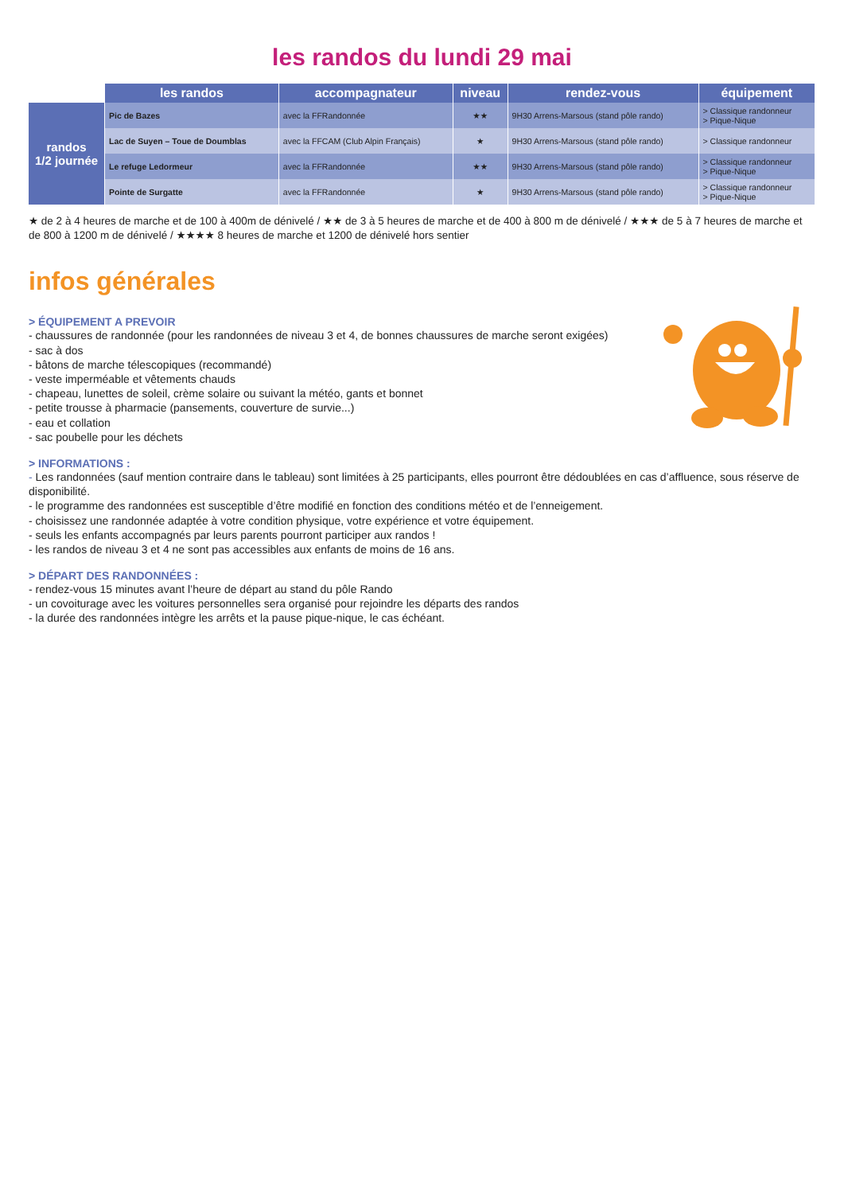les randos du lundi 29 mai
| | les randos | accompagnateur | niveau | rendez-vous | équipement |
| --- | --- | --- | --- | --- | --- |
| randos 1/2 journée | Pic de Bazes | avec la FFRandonnée | ★★ | 9H30 Arrens-Marsous (stand pôle rando) | > Classique randonneur > Pique-Nique |
| | Lac de Suyen – Toue de Doumblas | avec la FFCAM (Club Alpin Français) | ★ | 9H30 Arrens-Marsous (stand pôle rando) | > Classique randonneur |
| | Le refuge Ledormeur | avec la FFRandonnée | ★★ | 9H30 Arrens-Marsous (stand pôle rando) | > Classique randonneur > Pique-Nique |
| | Pointe de Surgatte | avec la FFRandonnée | ★ | 9H30 Arrens-Marsous (stand pôle rando) | > Classique randonneur > Pique-Nique |
★ de 2 à 4 heures de marche et de 100 à 400m de dénivelé / ★★ de 3 à 5 heures de marche et de 400 à 800 m de dénivelé / ★★★ de 5 à 7 heures de marche et de 800 à 1200 m de dénivelé / ★★★★ 8 heures de marche et 1200 de dénivelé hors sentier
infos générales
> ÉQUIPEMENT A PREVOIR
- chaussures de randonnée (pour les randonnées de niveau 3 et 4, de bonnes chaussures de marche seront exigées)
- sac à dos
- bâtons de marche télescopiques (recommandé)
- veste imperméable et vêtements chauds
- chapeau, lunettes de soleil, crème solaire ou suivant la météo, gants et bonnet
- petite trousse à pharmacie (pansements, couverture de survie...)
- eau et collation
- sac poubelle pour les déchets
> INFORMATIONS :
- Les randonnées (sauf mention contraire dans le tableau) sont limitées à 25 participants, elles pourront être dédoublées en cas d’affluence, sous réserve de disponibilité.
- le programme des randonnées est susceptible d’être modifié en fonction des conditions météo et de l’enneigement.
- choisissez une randonnée adaptée à votre condition physique, votre expérience et votre équipement.
- seuls les enfants accompagnés par leurs parents pourront participer aux randos !
- les randos de niveau 3 et 4 ne sont pas accessibles aux enfants de moins de 16 ans.
> DÉPART DES RANDONNÉES :
- rendez-vous 15 minutes avant l’heure de départ au stand du pôle Rando
- un covoiturage avec les voitures personnelles sera organisé pour rejoindre les départs des randos
- la durée des randonnées intègre les arrêts et la pause pique-nique, le cas échéant.